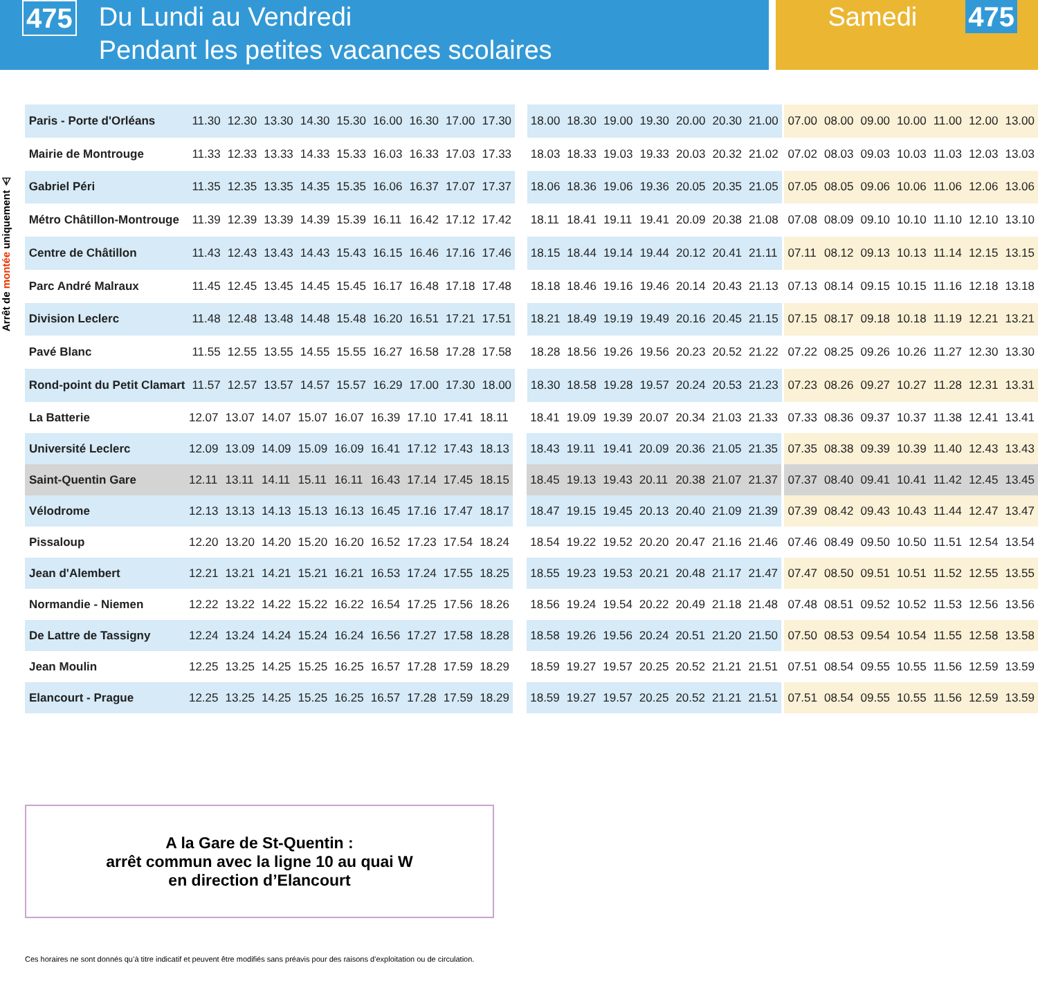475
Du Lundi au Vendredi
Pendant les petites vacances scolaires
Samedi
475
Arrêt de montée uniquement ⚠
| Paris - Porte d'Orléans | 11.30 | 12.30 | 13.30 | 14.30 | 15.30 | 16.00 | 16.30 | 17.00 | 17.30 | | 18.00 | 18.30 | 19.00 | 19.30 | 20.00 | 20.30 | 21.00 | | 07.00 | 08.00 | 09.00 | 10.00 | 11.00 | 12.00 | 13.00 |
| Mairie de Montrouge | 11.33 | 12.33 | 13.33 | 14.33 | 15.33 | 16.03 | 16.33 | 17.03 | 17.33 | | 18.03 | 18.33 | 19.03 | 19.33 | 20.03 | 20.32 | 21.02 | | 07.02 | 08.03 | 09.03 | 10.03 | 11.03 | 12.03 | 13.03 |
| Gabriel Péri | 11.35 | 12.35 | 13.35 | 14.35 | 15.35 | 16.06 | 16.37 | 17.07 | 17.37 | | 18.06 | 18.36 | 19.06 | 19.36 | 20.05 | 20.35 | 21.05 | | 07.05 | 08.05 | 09.06 | 10.06 | 11.06 | 12.06 | 13.06 |
| Métro Châtillon-Montrouge | 11.39 | 12.39 | 13.39 | 14.39 | 15.39 | 16.11 | 16.42 | 17.12 | 17.42 | | 18.11 | 18.41 | 19.11 | 19.41 | 20.09 | 20.38 | 21.08 | | 07.08 | 08.09 | 09.10 | 10.10 | 11.10 | 12.10 | 13.10 |
| Centre de Châtillon | 11.43 | 12.43 | 13.43 | 14.43 | 15.43 | 16.15 | 16.46 | 17.16 | 17.46 | | 18.15 | 18.44 | 19.14 | 19.44 | 20.12 | 20.41 | 21.11 | | 07.11 | 08.12 | 09.13 | 10.13 | 11.14 | 12.15 | 13.15 |
| Parc André Malraux | 11.45 | 12.45 | 13.45 | 14.45 | 15.45 | 16.17 | 16.48 | 17.18 | 17.48 | | 18.18 | 18.46 | 19.16 | 19.46 | 20.14 | 20.43 | 21.13 | | 07.13 | 08.14 | 09.15 | 10.15 | 11.16 | 12.18 | 13.18 |
| Division Leclerc | 11.48 | 12.48 | 13.48 | 14.48 | 15.48 | 16.20 | 16.51 | 17.21 | 17.51 | | 18.21 | 18.49 | 19.19 | 19.49 | 20.16 | 20.45 | 21.15 | | 07.15 | 08.17 | 09.18 | 10.18 | 11.19 | 12.21 | 13.21 |
| Pavé Blanc | 11.55 | 12.55 | 13.55 | 14.55 | 15.55 | 16.27 | 16.58 | 17.28 | 17.58 | | 18.28 | 18.56 | 19.26 | 19.56 | 20.23 | 20.52 | 21.22 | | 07.22 | 08.25 | 09.26 | 10.26 | 11.27 | 12.30 | 13.30 |
| Rond-point du Petit Clamart | 11.57 | 12.57 | 13.57 | 14.57 | 15.57 | 16.29 | 17.00 | 17.30 | 18.00 | | 18.30 | 18.58 | 19.28 | 19.57 | 20.24 | 20.53 | 21.23 | | 07.23 | 08.26 | 09.27 | 10.27 | 11.28 | 12.31 | 13.31 |
| La Batterie | 12.07 | 13.07 | 14.07 | 15.07 | 16.07 | 16.39 | 17.10 | 17.41 | 18.11 | | 18.41 | 19.09 | 19.39 | 20.07 | 20.34 | 21.03 | 21.33 | | 07.33 | 08.36 | 09.37 | 10.37 | 11.38 | 12.41 | 13.41 |
| Université Leclerc | 12.09 | 13.09 | 14.09 | 15.09 | 16.09 | 16.41 | 17.12 | 17.43 | 18.13 | | 18.43 | 19.11 | 19.41 | 20.09 | 20.36 | 21.05 | 21.35 | | 07.35 | 08.38 | 09.39 | 10.39 | 11.40 | 12.43 | 13.43 |
| Saint-Quentin Gare | 12.11 | 13.11 | 14.11 | 15.11 | 16.11 | 16.43 | 17.14 | 17.45 | 18.15 | | 18.45 | 19.13 | 19.43 | 20.11 | 20.38 | 21.07 | 21.37 | | 07.37 | 08.40 | 09.41 | 10.41 | 11.42 | 12.45 | 13.45 |
| Vélodrome | 12.13 | 13.13 | 14.13 | 15.13 | 16.13 | 16.45 | 17.16 | 17.47 | 18.17 | | 18.47 | 19.15 | 19.45 | 20.13 | 20.40 | 21.09 | 21.39 | | 07.39 | 08.42 | 09.43 | 10.43 | 11.44 | 12.47 | 13.47 |
| Pissaloup | 12.20 | 13.20 | 14.20 | 15.20 | 16.20 | 16.52 | 17.23 | 17.54 | 18.24 | | 18.54 | 19.22 | 19.52 | 20.20 | 20.47 | 21.16 | 21.46 | | 07.46 | 08.49 | 09.50 | 10.50 | 11.51 | 12.54 | 13.54 |
| Jean d'Alembert | 12.21 | 13.21 | 14.21 | 15.21 | 16.21 | 16.53 | 17.24 | 17.55 | 18.25 | | 18.55 | 19.23 | 19.53 | 20.21 | 20.48 | 21.17 | 21.47 | | 07.47 | 08.50 | 09.51 | 10.51 | 11.52 | 12.55 | 13.55 |
| Normandie - Niemen | 12.22 | 13.22 | 14.22 | 15.22 | 16.22 | 16.54 | 17.25 | 17.56 | 18.26 | | 18.56 | 19.24 | 19.54 | 20.22 | 20.49 | 21.18 | 21.48 | | 07.48 | 08.51 | 09.52 | 10.52 | 11.53 | 12.56 | 13.56 |
| De Lattre de Tassigny | 12.24 | 13.24 | 14.24 | 15.24 | 16.24 | 16.56 | 17.27 | 17.58 | 18.28 | | 18.58 | 19.26 | 19.56 | 20.24 | 20.51 | 21.20 | 21.50 | | 07.50 | 08.53 | 09.54 | 10.54 | 11.55 | 12.58 | 13.58 |
| Jean Moulin | 12.25 | 13.25 | 14.25 | 15.25 | 16.25 | 16.57 | 17.28 | 17.59 | 18.29 | | 18.59 | 19.27 | 19.57 | 20.25 | 20.52 | 21.21 | 21.51 | | 07.51 | 08.54 | 09.55 | 10.55 | 11.56 | 12.59 | 13.59 |
| Elancourt - Prague | 12.25 | 13.25 | 14.25 | 15.25 | 16.25 | 16.57 | 17.28 | 17.59 | 18.29 | | 18.59 | 19.27 | 19.57 | 20.25 | 20.52 | 21.21 | 21.51 | | 07.51 | 08.54 | 09.55 | 10.55 | 11.56 | 12.59 | 13.59 |
A la Gare de St-Quentin :
arrêt commun avec la ligne 10 au quai W
en direction d’Elancourt
Ces horaires ne sont donnés qu’à titre indicatif et peuvent être modifiés sans préavis pour des raisons d’exploitation ou de circulation.